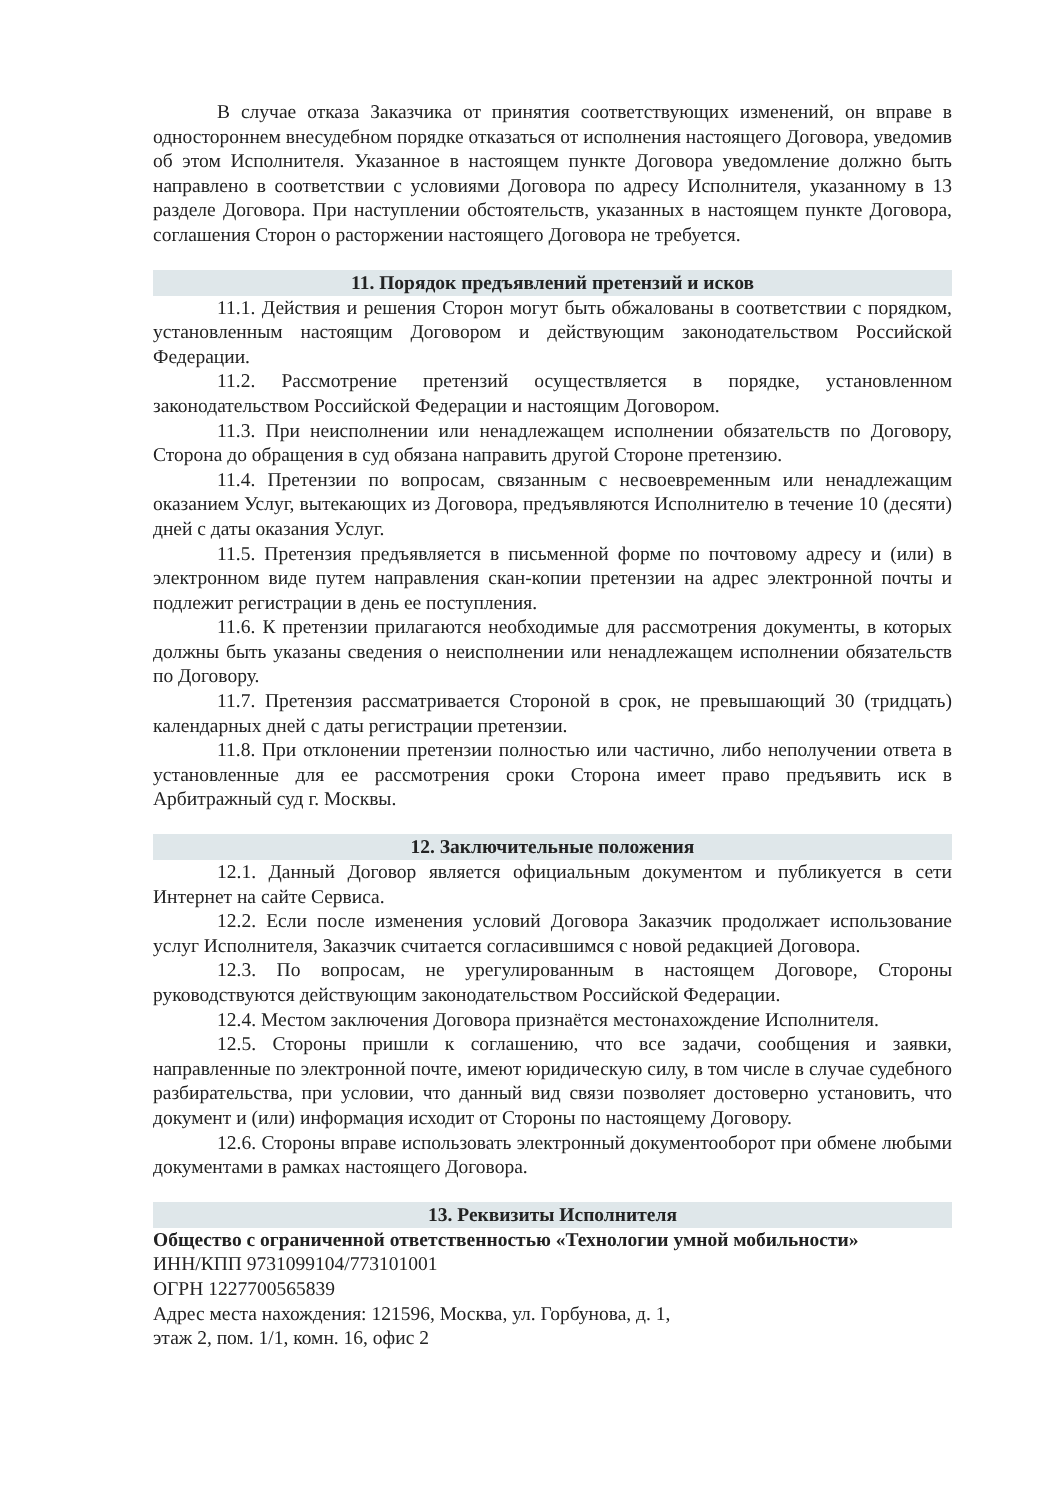В случае отказа Заказчика от принятия соответствующих изменений, он вправе в одностороннем внесудебном порядке отказаться от исполнения настоящего Договора, уведомив об этом Исполнителя. Указанное в настоящем пункте Договора уведомление должно быть направлено в соответствии с условиями Договора по адресу Исполнителя, указанному в 13 разделе Договора. При наступлении обстоятельств, указанных в настоящем пункте Договора, соглашения Сторон о расторжении настоящего Договора не требуется.
11. Порядок предъявлений претензий и исков
11.1. Действия и решения Сторон могут быть обжалованы в соответствии с порядком, установленным настоящим Договором и действующим законодательством Российской Федерации.
11.2. Рассмотрение претензий осуществляется в порядке, установленном законодательством Российской Федерации и настоящим Договором.
11.3. При неисполнении или ненадлежащем исполнении обязательств по Договору, Сторона до обращения в суд обязана направить другой Стороне претензию.
11.4. Претензии по вопросам, связанным с несвоевременным или ненадлежащим оказанием Услуг, вытекающих из Договора, предъявляются Исполнителю в течение 10 (десяти) дней с даты оказания Услуг.
11.5. Претензия предъявляется в письменной форме по почтовому адресу и (или) в электронном виде путем направления скан-копии претензии на адрес электронной почты и подлежит регистрации в день ее поступления.
11.6. К претензии прилагаются необходимые для рассмотрения документы, в которых должны быть указаны сведения о неисполнении или ненадлежащем исполнении обязательств по Договору.
11.7. Претензия рассматривается Стороной в срок, не превышающий 30 (тридцать) календарных дней с даты регистрации претензии.
11.8. При отклонении претензии полностью или частично, либо неполучении ответа в установленные для ее рассмотрения сроки Сторона имеет право предъявить иск в Арбитражный суд г. Москвы.
12. Заключительные положения
12.1. Данный Договор является официальным документом и публикуется в сети Интернет на сайте Сервиса.
12.2. Если после изменения условий Договора Заказчик продолжает использование услуг Исполнителя, Заказчик считается согласившимся с новой редакцией Договора.
12.3. По вопросам, не урегулированным в настоящем Договоре, Стороны руководствуются действующим законодательством Российской Федерации.
12.4. Местом заключения Договора признаётся местонахождение Исполнителя.
12.5. Стороны пришли к соглашению, что все задачи, сообщения и заявки, направленные по электронной почте, имеют юридическую силу, в том числе в случае судебного разбирательства, при условии, что данный вид связи позволяет достоверно установить, что документ и (или) информация исходит от Стороны по настоящему Договору.
12.6. Стороны вправе использовать электронный документооборот при обмене любыми документами в рамках настоящего Договора.
13. Реквизиты Исполнителя
Общество с ограниченной ответственностью «Технологии умной мобильности»
ИНН/КПП 9731099104/773101001
ОГРН 1227700565839
Адрес места нахождения: 121596, Москва, ул. Горбунова, д. 1,
этаж 2, пом. 1/1, комн. 16, офис 2